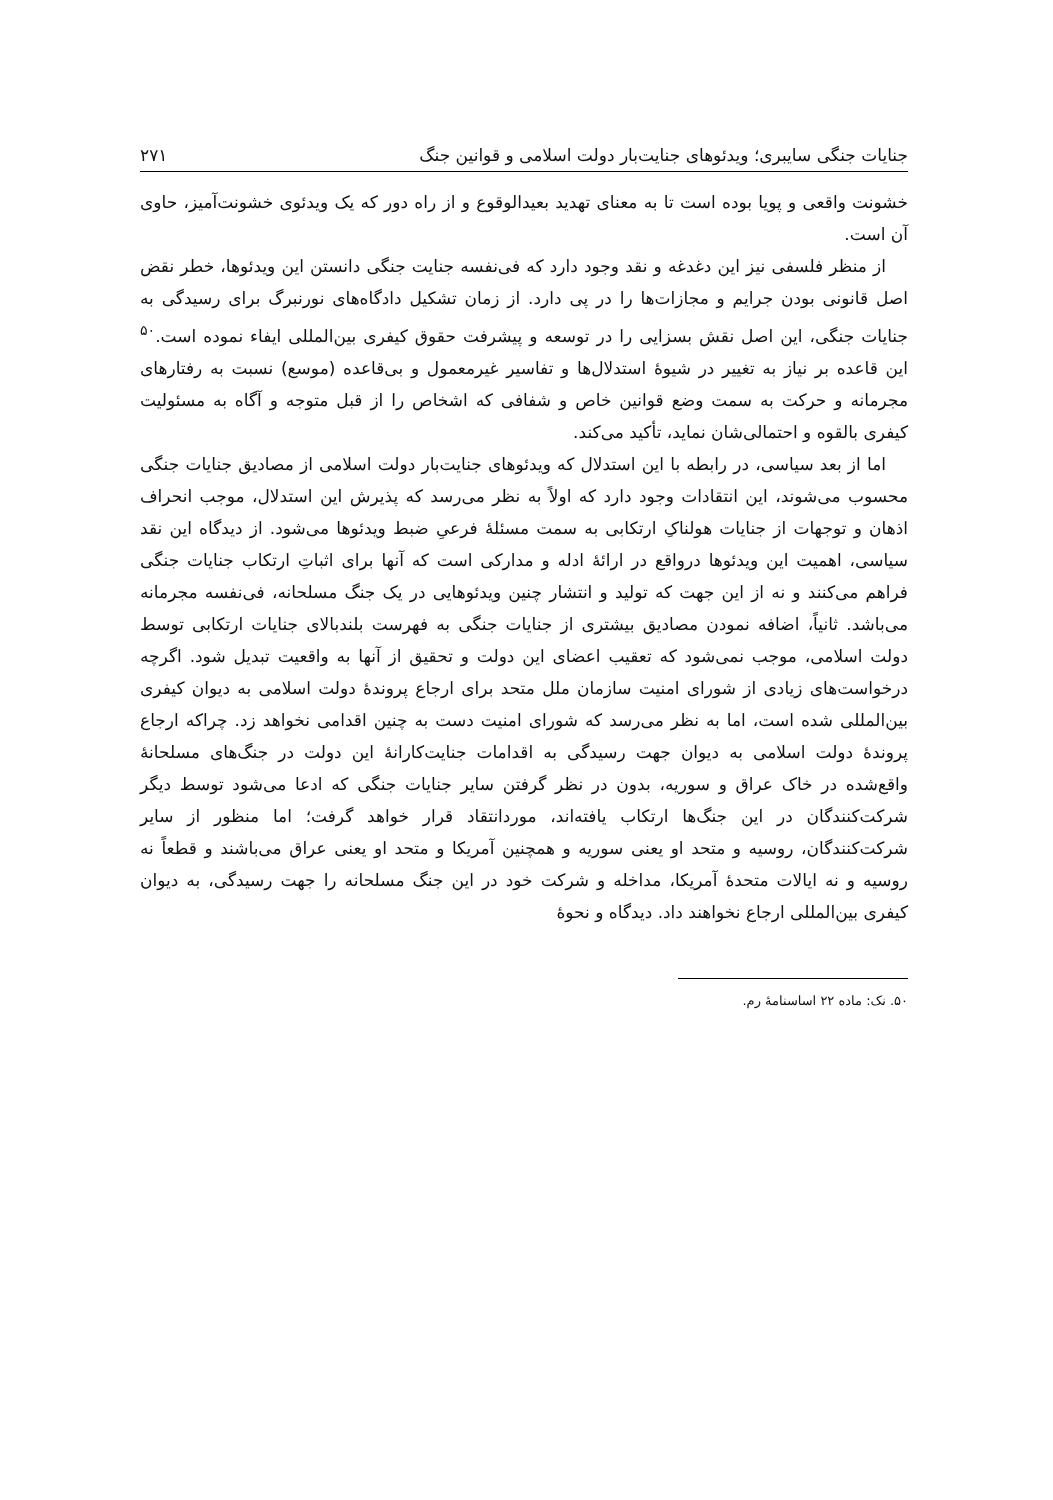جنایات جنگی سایبری؛ ویدئوهای جنایت‌بار دولت اسلامی و قوانین جنگ ۲۷۱
خشونت واقعی و پویا بوده است تا به معنای تهدید بعیدالوقوع و از راه دور که یک ویدئوی خشونت‌آمیز، حاوی آن است.
از منظر فلسفی نیز این دغدغه و نقد وجود دارد که فی‌نفسه جنایت جنگی دانستن این ویدئوها، خطر نقض اصل قانونی بودن جرایم و مجازات‌ها را در پی دارد. از زمان تشکیل دادگاه‌های نورنبرگ برای رسیدگی به جنایات جنگی، این اصل نقش بسزایی را در توسعه و پیشرفت حقوق کیفری بین‌المللی ایفاء نموده است.<sup>۵۰</sup> این قاعده بر نیاز به تغییر در شیوهٔ استدلال‌ها و تفاسیر غیرمعمول و بی‌قاعده (موسع) نسبت به رفتارهای مجرمانه و حرکت به سمت وضع قوانین خاص و شفافی که اشخاص را از قبل متوجه و آگاه به مسئولیت کیفری بالقوه و احتمالی‌شان نماید، تأکید می‌کند.
اما از بعد سیاسی، در رابطه با این استدلال که ویدئوهای جنایت‌بار دولت اسلامی از مصادیق جنایات جنگی محسوب می‌شوند، این انتقادات وجود دارد که اولاً به نظر می‌رسد که پذیرش این استدلال، موجب انحراف اذهان و توجهات از جنایات هولناکِ ارتکابی به سمت مسئلهٔ فرعیِ ضبط ویدئوها می‌شود. از دیدگاه این نقد سیاسی، اهمیت این ویدئوها درواقع در ارائهٔ ادله و مدارکی است که آنها برای اثباتِ ارتکاب جنایات جنگی فراهم می‌کنند و نه از این جهت که تولید و انتشار چنین ویدئوهایی در یک جنگ مسلحانه، فی‌نفسه مجرمانه می‌باشد. ثانیاً، اضافه نمودن مصادیق بیشتری از جنایات جنگی به فهرست بلندبالای جنایات ارتکابی توسط دولت اسلامی، موجب نمی‌شود که تعقیب اعضای این دولت و تحقیق از آنها به واقعیت تبدیل شود. اگرچه درخواست‌های زیادی از شورای امنیت سازمان ملل متحد برای ارجاع پروندهٔ دولت اسلامی به دیوان کیفری بین‌المللی شده است، اما به نظر می‌رسد که شورای امنیت دست به چنین اقدامی نخواهد زد. چراکه ارجاع پروندهٔ دولت اسلامی به دیوان جهت رسیدگی به اقدامات جنایت‌کارانهٔ این دولت در جنگ‌های مسلحانهٔ واقع‌شده در خاک عراق و سوریه، بدون در نظر گرفتن سایر جنایات جنگی که ادعا می‌شود توسط دیگر شرکت‌کنندگان در این جنگ‌ها ارتکاب یافته‌اند، موردانتقاد قرار خواهد گرفت؛ اما منظور از سایر شرکت‌کنندگان، روسیه و متحد او یعنی سوریه و همچنین آمریکا و متحد او یعنی عراق می‌باشند و قطعاً نه روسیه و نه ایالات متحدهٔ آمریکا، مداخله و شرکت خود در این جنگ مسلحانه را جهت رسیدگی، به دیوان کیفری بین‌المللی ارجاع نخواهند داد. دیدگاه و نحوهٔ
۵۰. نک: ماده ۲۲ اساسنامهٔ رم.